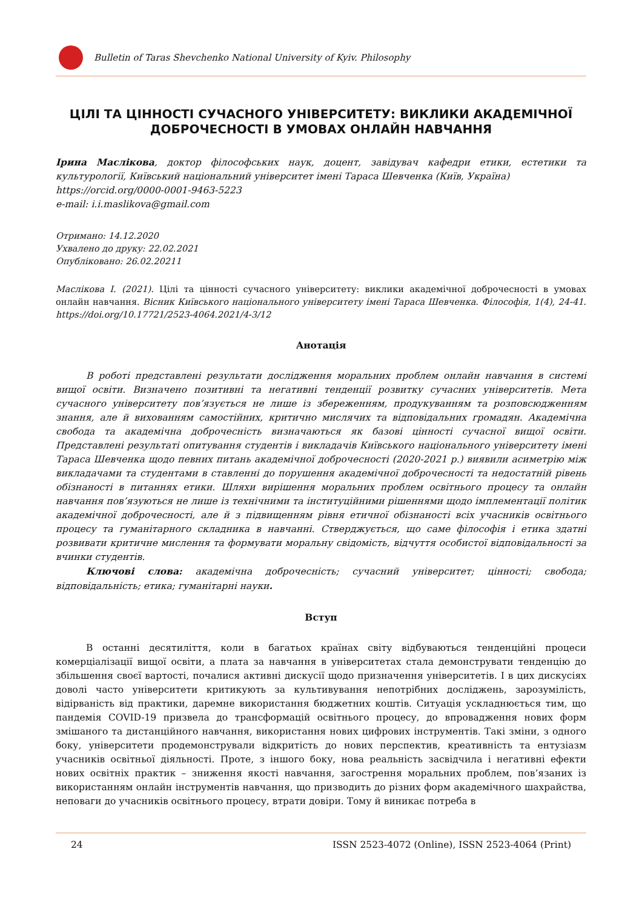Bulletin of Taras Shevchenko National University of Kyiv. Philosophy
ЦІЛІ ТА ЦІННОСТІ СУЧАСНОГО УНІВЕРСИТЕТУ: ВИКЛИКИ АКАДЕМІЧНОЇ ДОБРОЧЕСНОСТІ В УМОВАХ ОНЛАЙН НАВЧАННЯ
Ірина Маслікова, доктор філософських наук, доцент, завідувач кафедри етики, естетики та культурології, Київський національний університет імені Тараса Шевченка (Київ, Україна)
https://orcid.org/0000-0001-9463-5223
e-mail: i.i.maslikova@gmail.com
Отримано: 14.12.2020
Ухвалено до друку: 22.02.2021
Опубліковано: 26.02.20211
Маслікова І. (2021). Цілі та цінності сучасного університету: виклики академічної доброчесності в умовах онлайн навчання. Вісник Київського національного університету імені Тараса Шевченка. Філософія, 1(4), 24-41. https://doi.org/10.17721/2523-4064.2021/4-3/12
Анотація
В роботі представлені результати дослідження моральних проблем онлайн навчання в системі вищої освіти. Визначено позитивні та негативні тенденції розвитку сучасних університетів. Мета сучасного університету пов’язується не лише із збереженням, продукуванням та розповсюдженням знання, але й вихованням самостійних, критично мислячих та відповідальних громадян. Академічна свобода та академічна доброчесність визначаються як базові цінності сучасної вищої освіти. Представлені результаті опитування студентів і викладачів Київського національного університету імені Тараса Шевченка щодо певних питань академічної доброчесності (2020-2021 р.) виявили асиметрію між викладачами та студентами в ставленні до порушення академічної доброчесності та недостатній рівень обізнаності в питаннях етики. Шляхи вирішення моральних проблем освітнього процесу та онлайн навчання пов’язуються не лише із технічними та інституційними рішеннями щодо імплементації політик академічної доброчесності, але й з підвищенням рівня етичної обізнаності всіх учасників освітнього процесу та гуманітарного складника в навчанні. Стверджується, що саме філософія і етика здатні розвивати критичне мислення та формувати моральну свідомість, відчуття особистої відповідальності за вчинки студентів.
Ключові слова: академічна доброчесність; сучасний університет; цінності; свобода; відповідальність; етика; гуманітарні науки.
Вступ
В останні десятиліття, коли в багатьох країнах світу відбуваються тенденційні процеси комерціалізації вищої освіти, а плата за навчання в університетах стала демонструвати тенденцію до збільшення своєї вартості, почалися активні дискусії щодо призначення університетів. І в цих дискусіях доволі часто університети критикують за культивування непотрібних досліджень, зарозумілість, відірваність від практики, даремне використання бюджетних коштів. Ситуація ускладнюється тим, що пандемія COVID-19 призвела до трансформацій освітнього процесу, до впровадження нових форм змішаного та дистанційного навчання, використання нових цифрових інструментів. Такі зміни, з одного боку, університети продемонстрували відкритість до нових перспектив, креативність та ентузіазм учасників освітньої діяльності. Проте, з іншого боку, нова реальність засвідчила і негативні ефекти нових освітніх практик – зниження якості навчання, загострення моральних проблем, пов’язаних із використанням онлайн інструментів навчання, що призводить до різних форм академічного шахрайства, неповаги до учасників освітнього процесу, втрати довіри. Тому й виникає потреба в
24 ISSN 2523-4072 (Online), ISSN 2523-4064 (Print)